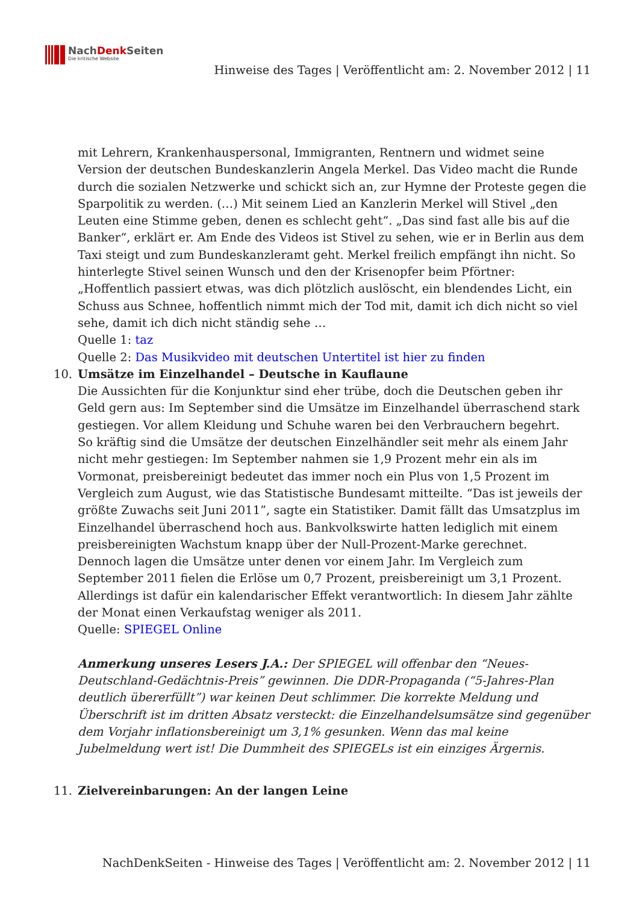NachDenk Seiten
Die kritische Website
Hinweise des Tages | Veröffentlicht am: 2. November 2012 | 11
mit Lehrern, Krankenhauspersonal, Immigranten, Rentnern und widmet seine Version der deutschen Bundeskanzlerin Angela Merkel. Das Video macht die Runde durch die sozialen Netzwerke und schickt sich an, zur Hymne der Proteste gegen die Sparpolitik zu werden. (…) Mit seinem Lied an Kanzlerin Merkel will Stivel „den Leuten eine Stimme geben, denen es schlecht geht“. „Das sind fast alle bis auf die Banker“, erklärt er. Am Ende des Videos ist Stivel zu sehen, wie er in Berlin aus dem Taxi steigt und zum Bundeskanzleramt geht. Merkel freilich empfängt ihn nicht. So hinterlegte Stivel seinen Wunsch und den der Krisenopfer beim Pförtner: „Hoffentlich passiert etwas, was dich plötzlich auslöscht, ein blendendes Licht, ein Schuss aus Schnee, hoffentlich nimmt mich der Tod mit, damit ich dich nicht so viel sehe, damit ich dich nicht ständig sehe …
Quelle 1: taz
Quelle 2: Das Musikvideo mit deutschen Untertitel ist hier zu finden
10. Umsätze im Einzelhandel – Deutsche in Kauflaune
Die Aussichten für die Konjunktur sind eher trübe, doch die Deutschen geben ihr Geld gern aus: Im September sind die Umsätze im Einzelhandel überraschend stark gestiegen. Vor allem Kleidung und Schuhe waren bei den Verbrauchern begehrt.
So kräftig sind die Umsätze der deutschen Einzelhändler seit mehr als einem Jahr nicht mehr gestiegen: Im September nahmen sie 1,9 Prozent mehr ein als im Vormonat, preisbereinigt bedeutet das immer noch ein Plus von 1,5 Prozent im Vergleich zum August, wie das Statistische Bundesamt mitteilte. “Das ist jeweils der größte Zuwachs seit Juni 2011”, sagte ein Statistiker. Damit fällt das Umsatzplus im Einzelhandel überraschend hoch aus. Bankvolkswirte hatten lediglich mit einem preisbereinigten Wachstum knapp über der Null-Prozent-Marke gerechnet.
Dennoch lagen die Umsätze unter denen vor einem Jahr. Im Vergleich zum September 2011 fielen die Erlöse um 0,7 Prozent, preisbereinigt um 3,1 Prozent. Allerdings ist dafür ein kalendarischer Effekt verantwortlich: In diesem Jahr zählte der Monat einen Verkaufstag weniger als 2011.
Quelle: SPIEGEL Online
Anmerkung unseres Lesers J.A.: Der SPIEGEL will offenbar den “Neues-Deutschland-Gedächtnis-Preis” gewinnen. Die DDR-Propaganda (“5-Jahres-Plan deutlich übererfüllt”) war keinen Deut schlimmer. Die korrekte Meldung und Überschrift ist im dritten Absatz versteckt: die Einzelhandelsumsätze sind gegenüber dem Vorjahr inflationsbereinigt um 3,1% gesunken. Wenn das mal keine Jubelmeldung wert ist! Die Dummheit des SPIEGELs ist ein einziges Ärgernis.
11. Zielvereinbarungen: An der langen Leine
NachDenkSeiten - Hinweise des Tages | Veröffentlicht am: 2. November 2012 | 11